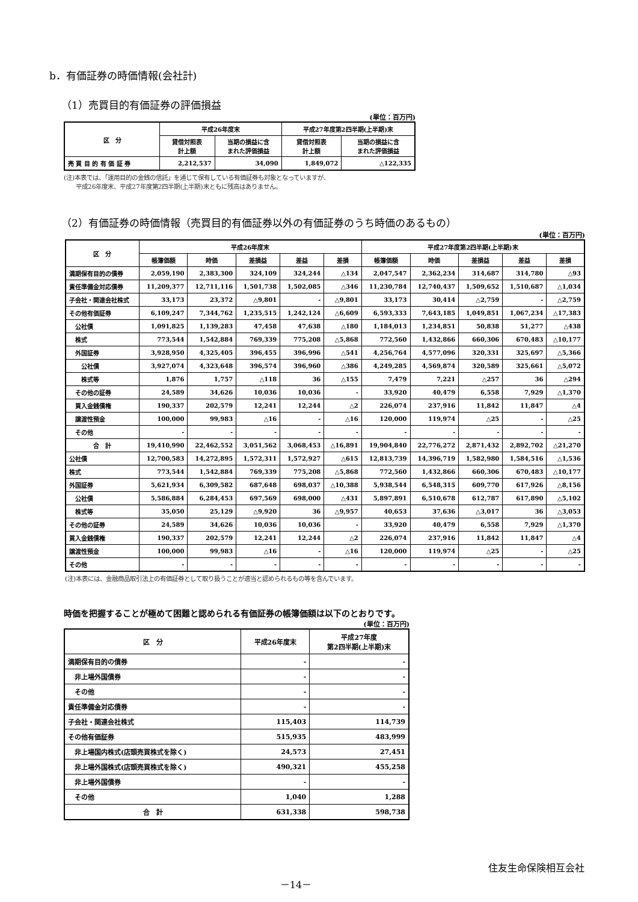b．有価証券の時価情報(会社計)
（1）売買目的有価証券の評価損益
(単位：百万円)
| 区 分 | 平成26年度末 | | 平成27年度第2四半期(上半期)末 | |
| --- | --- | --- | --- | --- |
| | 貸借対照表 計上額 | 当期の損益に含 まれた評価損益 | 貸借対照表 計上額 | 当期の損益に含 まれた評価損益 |
| 売 買 目 的 有 価 証 券 | 2,212,537 | 34,090 | 1,849,072 | △122,335 |
(注)本表では、「運用目的の金銭の信託」を通じて保有している有価証券も対象となっていますが、
　　平成26年度末、平成27年度第2四半期(上半期)末ともに残高はありません。
（2）有価証券の時価情報（売買目的有価証券以外の有価証券のうち時価のあるもの）
(単位：百万円)
| 区 分 | 平成26年度末 | | | | | 平成27年度第2四半期(上半期)末 | | | | |
| --- | --- | --- | --- | --- | --- | --- | --- | --- | --- | --- |
| | 帳簿価額 | 時価 | 差損益 | 差益 | 差損 | 帳簿価額 | 時価 | 差損益 | 差益 | 差損 |
| 満期保有目的の債券 | 2,059,190 | 2,383,300 | 324,109 | 324,244 | △134 | 2,047,547 | 2,362,234 | 314,687 | 314,780 | △93 |
| 責任準備金対応債券 | 11,209,377 | 12,711,116 | 1,501,738 | 1,502,085 | △346 | 11,230,784 | 12,740,437 | 1,509,652 | 1,510,687 | △1,034 |
| 子会社・関連会社株式 | 33,173 | 23,372 | △9,801 | - | △9,801 | 33,173 | 30,414 | △2,759 | - | △2,759 |
| その他有価証券 | 6,109,247 | 7,344,762 | 1,235,515 | 1,242,124 | △6,609 | 6,593,333 | 7,643,185 | 1,049,851 | 1,067,234 | △17,383 |
| 公社債 | 1,091,825 | 1,139,283 | 47,458 | 47,638 | △180 | 1,184,013 | 1,234,851 | 50,838 | 51,277 | △438 |
| 株式 | 773,544 | 1,542,884 | 769,339 | 775,208 | △5,868 | 772,560 | 1,432,866 | 660,306 | 670,483 | △10,177 |
| 外国証券 | 3,928,950 | 4,325,405 | 396,455 | 396,996 | △541 | 4,256,764 | 4,577,096 | 320,331 | 325,697 | △5,366 |
| 公社債 | 3,927,074 | 4,323,648 | 396,574 | 396,960 | △386 | 4,249,285 | 4,569,874 | 320,589 | 325,661 | △5,072 |
| 株式等 | 1,876 | 1,757 | △118 | 36 | △155 | 7,479 | 7,221 | △257 | 36 | △294 |
| その他の証券 | 24,589 | 34,626 | 10,036 | 10,036 | - | 33,920 | 40,479 | 6,558 | 7,929 | △1,370 |
| 買入金銭債権 | 190,337 | 202,579 | 12,241 | 12,244 | △2 | 226,074 | 237,916 | 11,842 | 11,847 | △4 |
| 譲渡性預金 | 100,000 | 99,983 | △16 | - | △16 | 120,000 | 119,974 | △25 | - | △25 |
| その他 | - | - | - | - | - | - | - | - | - | - |
| 合 計 | 19,410,990 | 22,462,552 | 3,051,562 | 3,068,453 | △16,891 | 19,904,840 | 22,776,272 | 2,871,432 | 2,892,702 | △21,270 |
| 公社債 | 12,700,583 | 14,272,895 | 1,572,311 | 1,572,927 | △615 | 12,813,739 | 14,396,719 | 1,582,980 | 1,584,516 | △1,536 |
| 株式 | 773,544 | 1,542,884 | 769,339 | 775,208 | △5,868 | 772,560 | 1,432,866 | 660,306 | 670,483 | △10,177 |
| 外国証券 | 5,621,934 | 6,309,582 | 687,648 | 698,037 | △10,388 | 5,938,544 | 6,548,315 | 609,770 | 617,926 | △8,156 |
| 公社債 | 5,586,884 | 6,284,453 | 697,569 | 698,000 | △431 | 5,897,891 | 6,510,678 | 612,787 | 617,890 | △5,102 |
| 株式等 | 35,050 | 25,129 | △9,920 | 36 | △9,957 | 40,653 | 37,636 | △3,017 | 36 | △3,053 |
| その他の証券 | 24,589 | 34,626 | 10,036 | 10,036 | - | 33,920 | 40,479 | 6,558 | 7,929 | △1,370 |
| 買入金銭債権 | 190,337 | 202,579 | 12,241 | 12,244 | △2 | 226,074 | 237,916 | 11,842 | 11,847 | △4 |
| 譲渡性預金 | 100,000 | 99,983 | △16 | - | △16 | 120,000 | 119,974 | △25 | - | △25 |
| その他 | - | - | - | - | - | - | - | - | - | - |
(注)本表には、金融商品取引法上の有価証券として取り扱うことが適当と認められるもの等を含んでいます。
時価を把握することが極めて困難と認められる有価証券の帳簿価額は以下のとおりです。
(単位：百万円)
| 区 分 | 平成26年度末 | 平成27年度 第2四半期(上半期)末 |
| --- | --- | --- |
| 満期保有目的の債券 | - | - |
| 非上場外国債券 | - | - |
| その他 | - | - |
| 責任準備金対応債券 | - | - |
| 子会社・関連会社株式 | 115,403 | 114,739 |
| その他有価証券 | 515,935 | 483,999 |
| 非上場国内株式(店頭売買株式を除く) | 24,573 | 27,451 |
| 非上場外国株式(店頭売買株式を除く) | 490,321 | 455,258 |
| 非上場外国債券 | - | - |
| その他 | 1,040 | 1,288 |
| 合 計 | 631,338 | 598,738 |
住友生命保険相互会社
－14－